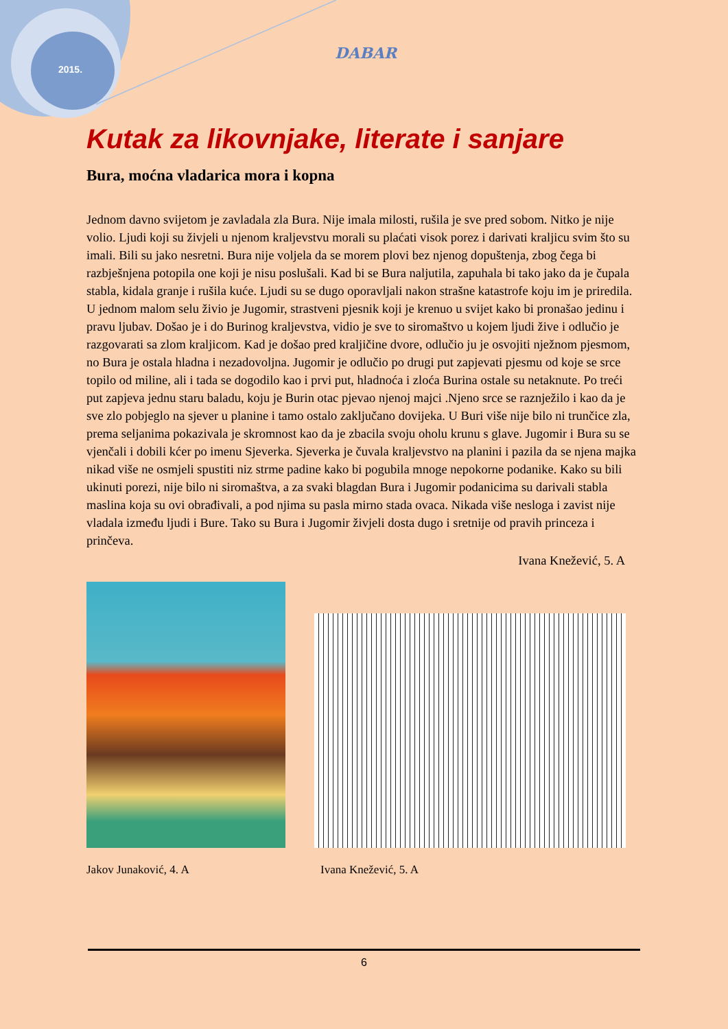2015.
DABAR
Kutak za likovnjake, literate i sanjare
Bura, moćna vladarica mora i kopna
Jednom davno svijetom je zavladala zla Bura. Nije imala milosti, rušila je sve pred sobom. Nitko je nije volio. Ljudi koji su živjeli u njenom kraljevstvu morali su plaćati visok porez i darivati kraljicu svim što su imali. Bili su jako nesretni. Bura nije voljela da se morem plovi bez njenog dopuštenja, zbog čega bi razbješnjena potopila one koji je nisu poslušali. Kad bi se Bura naljutila, zapuhala bi tako jako da je čupala stabla, kidala granje i rušila kuće. Ljudi su se dugo oporavljali nakon strašne katastrofe koju im je priredila. U jednom malom selu živio je Jugomir, strastveni pjesnik koji je krenuo u svijet kako bi pronašao jedinu i pravu ljubav. Došao je i do Burinog kraljevstva, vidio je sve to siromaštvo u kojem ljudi žive i odlučio je razgovarati sa zlom kraljicom. Kad je došao pred kraljičine dvore, odlučio ju je osvojiti nježnom pjesmom, no Bura je ostala hladna i nezadovoljna. Jugomir je odlučio po drugi put zapjevati pjesmu od koje se srce topilo od miline, ali i tada se dogodilo kao i prvi put, hladnoća i zloća Burina ostale su netaknute. Po treći put zapjeva jednu staru baladu, koju je Burin otac pjevao njenoj majci .Njeno srce se raznježilo i kao da je sve zlo pobjeglo na sjever u planine i tamo ostalo zaključano dovijeka. U Buri više nije bilo ni trunčice zla, prema seljanima pokazivala je skromnost kao da je zbacila svoju oholu krunu s glave. Jugomir i Bura su se vjenčali i dobili kćer po imenu Sjeverka. Sjeverka je čuvala kraljevstvo na planini i pazila da se njena majka nikad više ne osmjeli spustiti niz strme padine kako bi pogubila mnoge nepokorne podanike. Kako su bili ukinuti porezi, nije bilo ni siromaštva, a za svaki blagdan Bura i Jugomir podanicima su darivali stabla maslina koja su ovi obrađivali, a pod njima su pasla mirno stada ovaca. Nikada više nesloga i zavist nije vladala između ljudi i Bure. Tako su Bura i Jugomir živjeli dosta dugo i sretnije od pravih princeza i prinčeva.
Ivana Knežević, 5. A
Jakov Junaković, 4. A Ivana Knežević, 5. A
6